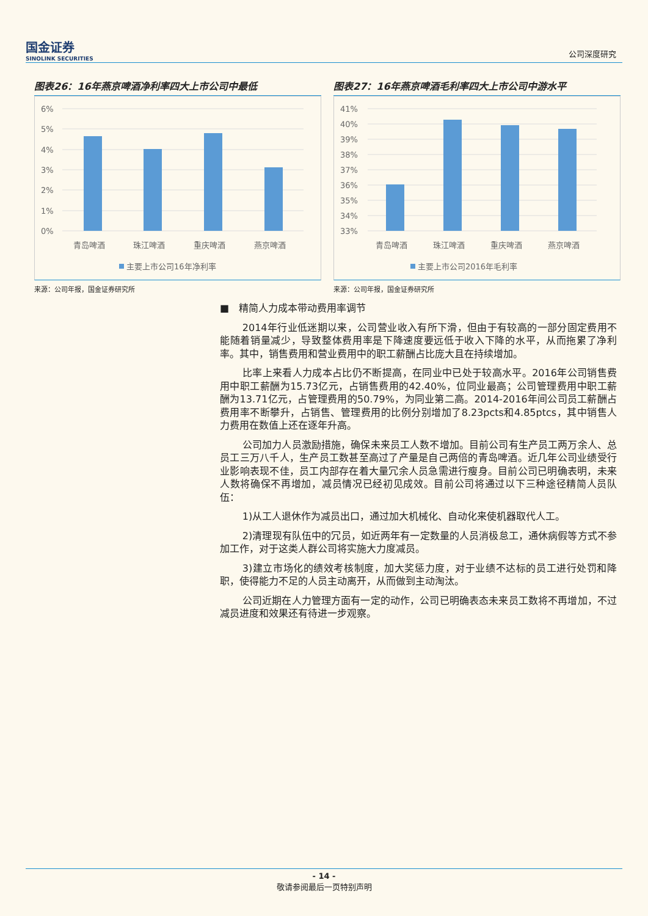国金证券
SINOLINK SECURITIES
公司深度研究
图表26：16年燕京啤酒净利率四大上市公司中最低
6%
5%
4%
3%
2%
1%
0%
青岛啤酒
珠江啤酒
重庆啤酒
燕京啤酒
主要上市公司16年净利率
来源：公司年报，国金证券研究所
图表27：16年燕京啤酒毛利率四大上市公司中游水平
41%
40%
39%
38%
37%
36%
35%
34%
33%
青岛啤酒
珠江啤酒
重庆啤酒
燕京啤酒
主要上市公司2016年毛利率
来源：公司年报，国金证券研究所
■　精简人力成本带动费用率调节
2014年行业低迷期以来，公司营业收入有所下滑，但由于有较高的一部分固定费用不能随着销量减少，导致整体费用率是下降速度要远低于收入下降的水平，从而拖累了净利率。其中，销售费用和营业费用中的职工薪酬占比庞大且在持续增加。
比率上来看人力成本占比仍不断提高，在同业中已处于较高水平。2016年公司销售费用中职工薪酬为15.73亿元，占销售费用的42.40%，位同业最高；公司管理费用中职工薪酬为13.71亿元，占管理费用的50.79%，为同业第二高。2014-2016年间公司员工薪酬占费用率不断攀升，占销售、管理费用的比例分别增加了8.23pcts和4.85ptcs，其中销售人力费用在数值上还在逐年升高。
公司加力人员激励措施，确保未来员工人数不增加。目前公司有生产员工两万余人、总员工三万八千人，生产员工数甚至高过了产量是自己两倍的青岛啤酒。近几年公司业绩受行业影响表现不佳，员工内部存在着大量冗余人员急需进行瘦身。目前公司已明确表明，未来人数将确保不再增加，减员情况已经初见成效。目前公司将通过以下三种途径精简人员队伍：
1)从工人退休作为减员出口，通过加大机械化、自动化来使机器取代人工。
2)清理现有队伍中的冗员，如近两年有一定数量的人员消极怠工，通休病假等方式不参加工作，对于这类人群公司将实施大力度减员。
3)建立市场化的绩效考核制度，加大奖惩力度，对于业绩不达标的员工进行处罚和降职，使得能力不足的人员主动离开，从而做到主动淘汰。
公司近期在人力管理方面有一定的动作，公司已明确表态未来员工数将不再增加，不过减员进度和效果还有待进一步观察。
- 14 -
敬请参阅最后一页特别声明